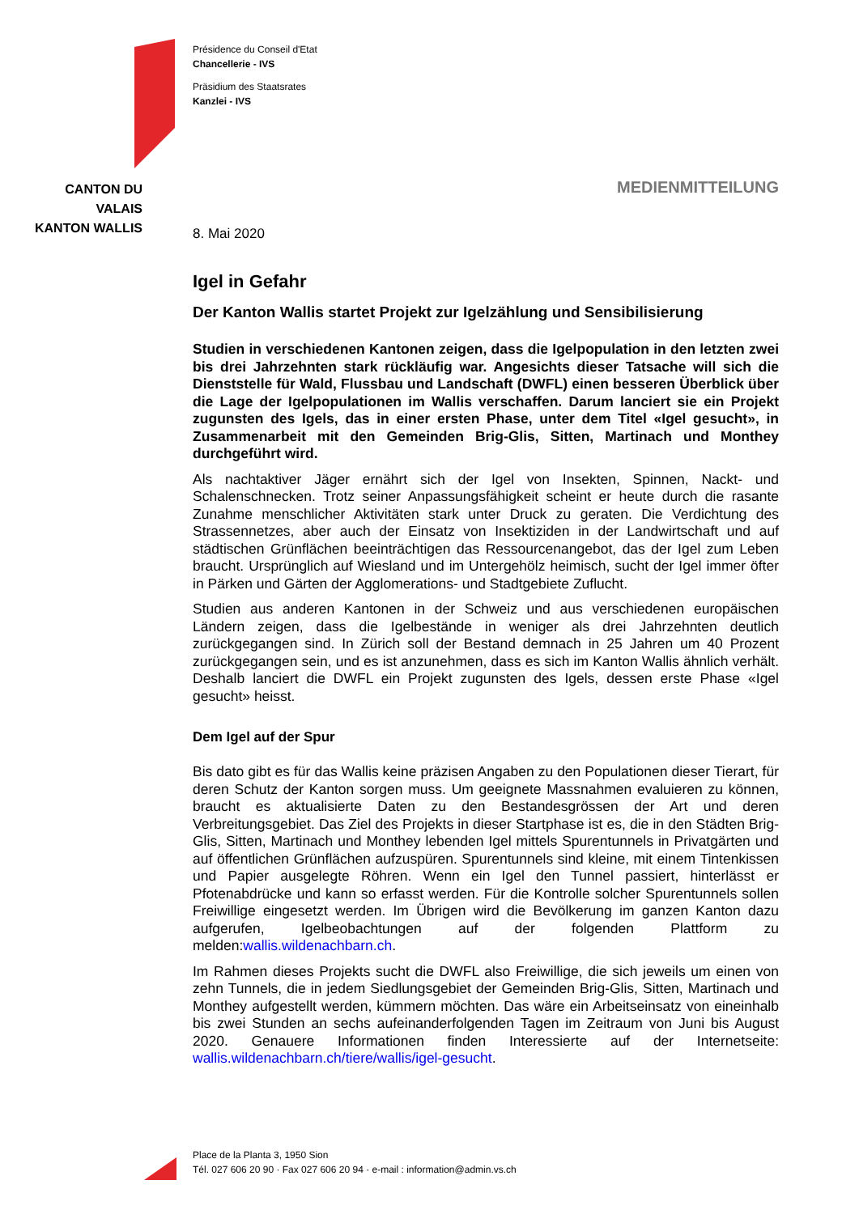CANTON DU VALAIS
KANTON WALLIS
Présidence du Conseil d'Etat
Chancellerie - IVS
Präsidium des Staatsrates
Kanzlei - IVS
MEDIENMITTEILUNG
8. Mai 2020
Igel in Gefahr
Der Kanton Wallis startet Projekt zur Igelzählung und Sensibilisierung
Studien in verschiedenen Kantonen zeigen, dass die Igelpopulation in den letzten zwei bis drei Jahrzehnten stark rückläufig war. Angesichts dieser Tatsache will sich die Dienststelle für Wald, Flussbau und Landschaft (DWFL) einen besseren Überblick über die Lage der Igelpopulationen im Wallis verschaffen. Darum lanciert sie ein Projekt zugunsten des Igels, das in einer ersten Phase, unter dem Titel «Igel gesucht», in Zusammenarbeit mit den Gemeinden Brig-Glis, Sitten, Martinach und Monthey durchgeführt wird.
Als nachtaktiver Jäger ernährt sich der Igel von Insekten, Spinnen, Nackt- und Schalenschnecken. Trotz seiner Anpassungsfähigkeit scheint er heute durch die rasante Zunahme menschlicher Aktivitäten stark unter Druck zu geraten. Die Verdichtung des Strassennetzes, aber auch der Einsatz von Insektiziden in der Landwirtschaft und auf städtischen Grünflächen beeinträchtigen das Ressourcenangebot, das der Igel zum Leben braucht. Ursprünglich auf Wiesland und im Untergehölz heimisch, sucht der Igel immer öfter in Pärken und Gärten der Agglomerations- und Stadtgebiete Zuflucht.
Studien aus anderen Kantonen in der Schweiz und aus verschiedenen europäischen Ländern zeigen, dass die Igelbestände in weniger als drei Jahrzehnten deutlich zurückgegangen sind. In Zürich soll der Bestand demnach in 25 Jahren um 40 Prozent zurückgegangen sein, und es ist anzunehmen, dass es sich im Kanton Wallis ähnlich verhält. Deshalb lanciert die DWFL ein Projekt zugunsten des Igels, dessen erste Phase «Igel gesucht» heisst.
Dem Igel auf der Spur
Bis dato gibt es für das Wallis keine präzisen Angaben zu den Populationen dieser Tierart, für deren Schutz der Kanton sorgen muss. Um geeignete Massnahmen evaluieren zu können, braucht es aktualisierte Daten zu den Bestandesgrössen der Art und deren Verbreitungsgebiet. Das Ziel des Projekts in dieser Startphase ist es, die in den Städten Brig-Glis, Sitten, Martinach und Monthey lebenden Igel mittels Spurentunnels in Privatgärten und auf öffentlichen Grünflächen aufzuspüren. Spurentunnels sind kleine, mit einem Tintenkissen und Papier ausgelegte Röhren. Wenn ein Igel den Tunnel passiert, hinterlässt er Pfotenabdrücke und kann so erfasst werden. Für die Kontrolle solcher Spurentunnels sollen Freiwillige eingesetzt werden. Im Übrigen wird die Bevölkerung im ganzen Kanton dazu aufgerufen, Igelbeobachtungen auf der folgenden Plattform zu melden:wallis.wildenachbarn.ch.
Im Rahmen dieses Projekts sucht die DWFL also Freiwillige, die sich jeweils um einen von zehn Tunnels, die in jedem Siedlungsgebiet der Gemeinden Brig-Glis, Sitten, Martinach und Monthey aufgestellt werden, kümmern möchten. Das wäre ein Arbeitseinsatz von eineinhalb bis zwei Stunden an sechs aufeinanderfolgenden Tagen im Zeitraum von Juni bis August 2020. Genauere Informationen finden Interessierte auf der Internetseite: wallis.wildenachbarn.ch/tiere/wallis/igel-gesucht.
Place de la Planta 3, 1950 Sion
Tél. 027 606 20 90 · Fax 027 606 20 94 · e-mail : information@admin.vs.ch